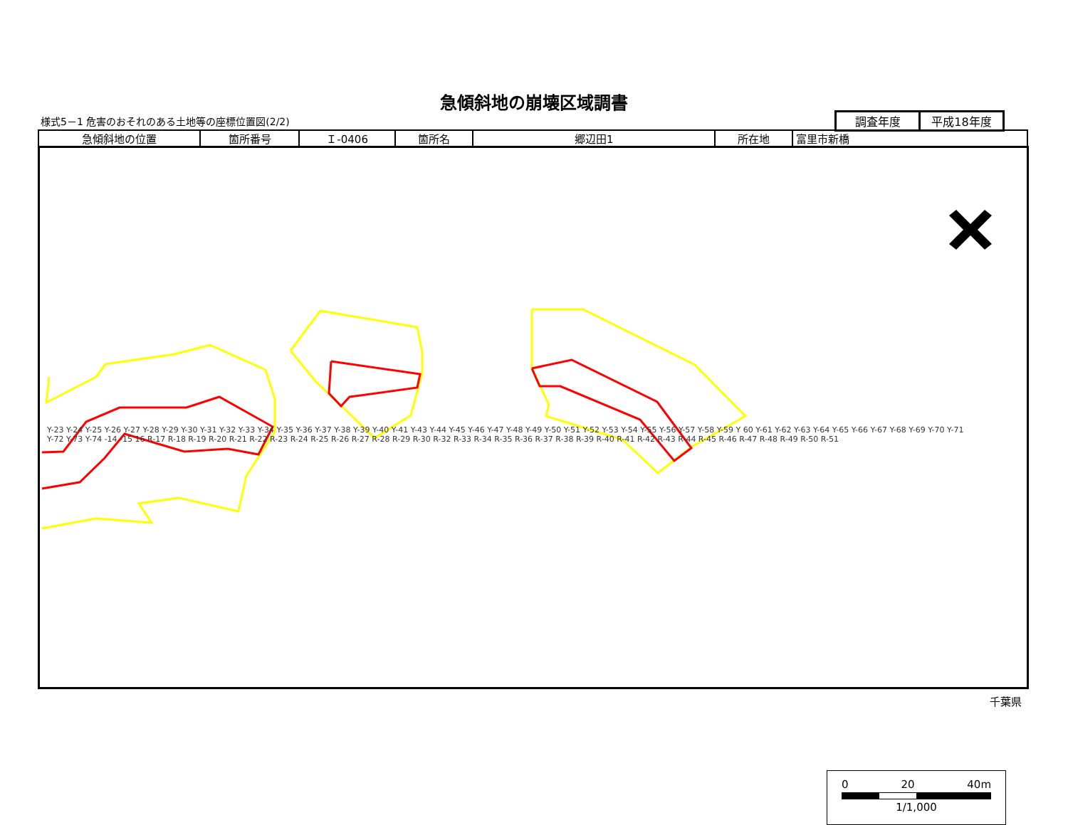急傾斜地の崩壊区域調書
様式5－1 危害のおそれのある土地等の座標位置図(2/2)
| 調査年度 | 平成18年度 |
| 急傾斜地の位置 | 箇所番号 | Ｉ-0406 | 箇所名 | 郷辺田1 | 所在地 | 富里市新橋 |
0 20 40m
1/1,000
Y-23 Y-24 Y-25 Y-26 Y-27 Y-28 Y-29 Y-30 Y-31 Y-32 Y-33 Y-34 Y-35 Y-36 Y-37 Y-38 Y-39 Y-40 Y-41 Y-43 Y-44 Y-45 Y-46 Y-47 Y-48 Y-49 Y-50 Y-51 Y-52 Y-53 Y-54 Y-55 Y-56 Y-57 Y-58 Y-59 Y 60 Y-61 Y-62 Y-63 Y-64 Y-65 Y-66 Y-67 Y-68 Y-69 Y-70 Y-71 Y-72 Y-73 Y-74 -14 -15 16 R-17 R-18 R-19 R-20 R-21 R-22 R-23 R-24 R-25 R-26 R-27 R-28 R-29 R-30 R-32 R-33 R-34 R-35 R-36 R-37 R-38 R-39 R-40 R-41 R-42 R-43 R-44 R-45 R-46 R-47 R-48 R-49 R-50 R-51
千葉県